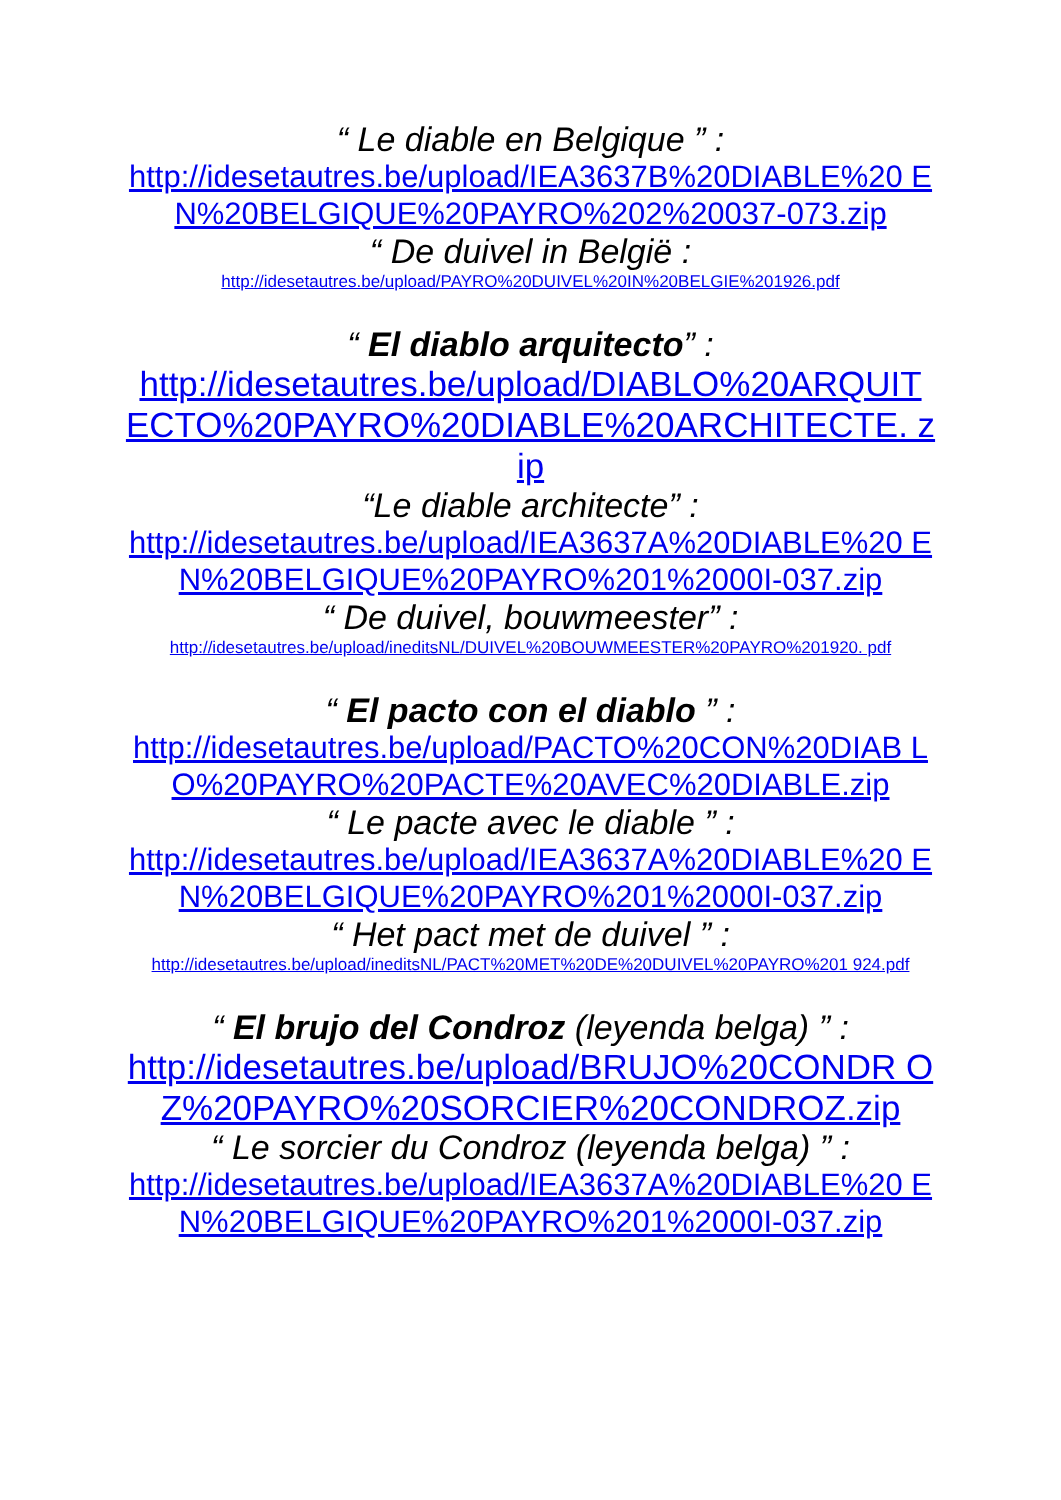“ Le diable en Belgique ” :
http://idesetautres.be/upload/IEA3637B%20DIABLE%20 EN%20BELGIQUE%20PAYRO%202%20037-073.zip
“ De duivel in België :
http://idesetautres.be/upload/PAYRO%20DUIVEL%20IN%20BELGIE%201926.pdf
“ El diablo arquitecto” :
http://idesetautres.be/upload/DIABLO%20ARQUIT ECTO%20PAYRO%20DIABLE%20ARCHITECTE. zip
“Le diable architecte” :
http://idesetautres.be/upload/IEA3637A%20DIABLE%20 EN%20BELGIQUE%20PAYRO%201%2000I-037.zip
“ De duivel, bouwmeester” :
http://idesetautres.be/upload/ineditsNL/DUIVEL%20BOUWMEESTER%20PAYRO%201920. pdf
“ El pacto con el diablo ” :
http://idesetautres.be/upload/PACTO%20CON%20DIAB LO%20PAYRO%20PACTE%20AVEC%20DIABLE.zip
“ Le pacte avec le diable ” :
http://idesetautres.be/upload/IEA3637A%20DIABLE%20 EN%20BELGIQUE%20PAYRO%201%2000I-037.zip
“ Het pact met de duivel ” :
http://idesetautres.be/upload/ineditsNL/PACT%20MET%20DE%20DUIVEL%20PAYRO%201 924.pdf
“ El brujo del Condroz (leyenda belga) ” :
http://idesetautres.be/upload/BRUJO%20CONDR OZ%20PAYRO%20SORCIER%20CONDROZ.zip
“ Le sorcier du Condroz (leyenda belga) ” :
http://idesetautres.be/upload/IEA3637A%20DIABLE%20 EN%20BELGIQUE%20PAYRO%201%2000I-037.zip